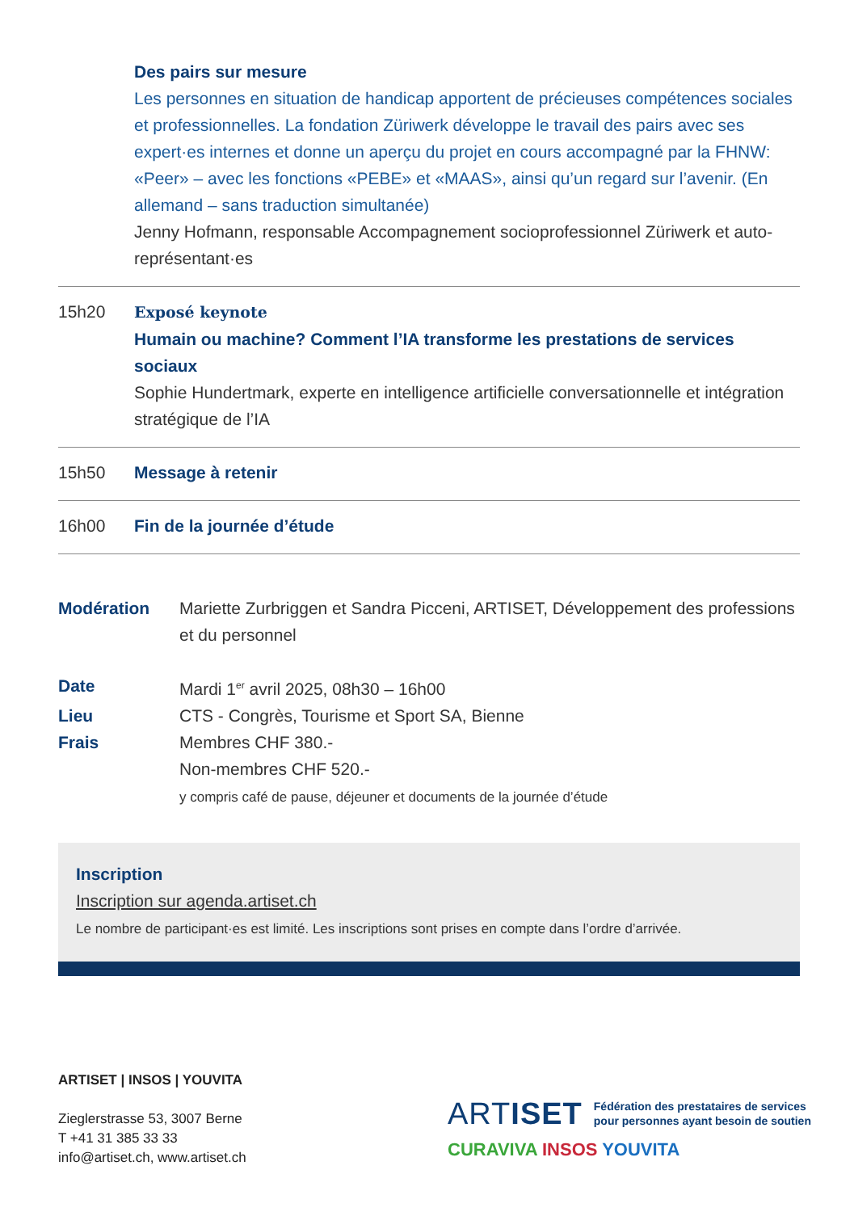Des pairs sur mesure
Les personnes en situation de handicap apportent de précieuses compétences sociales et professionnelles. La fondation Züriwerk développe le travail des pairs avec ses expert·es internes et donne un aperçu du projet en cours accompagné par la FHNW: «Peer» – avec les fonctions «PEBE» et «MAAS», ainsi qu’un regard sur l’avenir. (En allemand – sans traduction simultanée)
Jenny Hofmann, responsable Accompagnement socioprofessionnel Züriwerk et auto-représentant·es
15h20 Exposé keynote
Humain ou machine? Comment l’IA transforme les prestations de services sociaux
Sophie Hundertmark, experte en intelligence artificielle conversationnelle et intégration stratégique de l’IA
15h50 Message à retenir
16h00 Fin de la journée d’étude
Modération Mariette Zurbriggen et Sandra Picceni, ARTISET, Développement des professions et du personnel
Date Mardi 1<sup>er</sup> avril 2025, 08h30 – 16h00
Lieu CTS - Congrès, Tourisme et Sport SA, Bienne
Frais Membres CHF 380.-
Non-membres CHF 520.-
y compris café de pause, déjeuner et documents de la journée d’étude
Inscription
Inscription sur agenda.artiset.ch
Le nombre de participant·es est limité. Les inscriptions sont prises en compte dans l’ordre d’arrivée.
ARTISET | INSOS | YOUVITA
Zieglerstrasse 53, 3007 Berne
T +41 31 385 33 33
info@artiset.ch, www.artiset.ch
ARTISET Fédération des prestataires de services
pour personnes ayant besoin de soutien
CURAVIVA INSOS YOUVITA